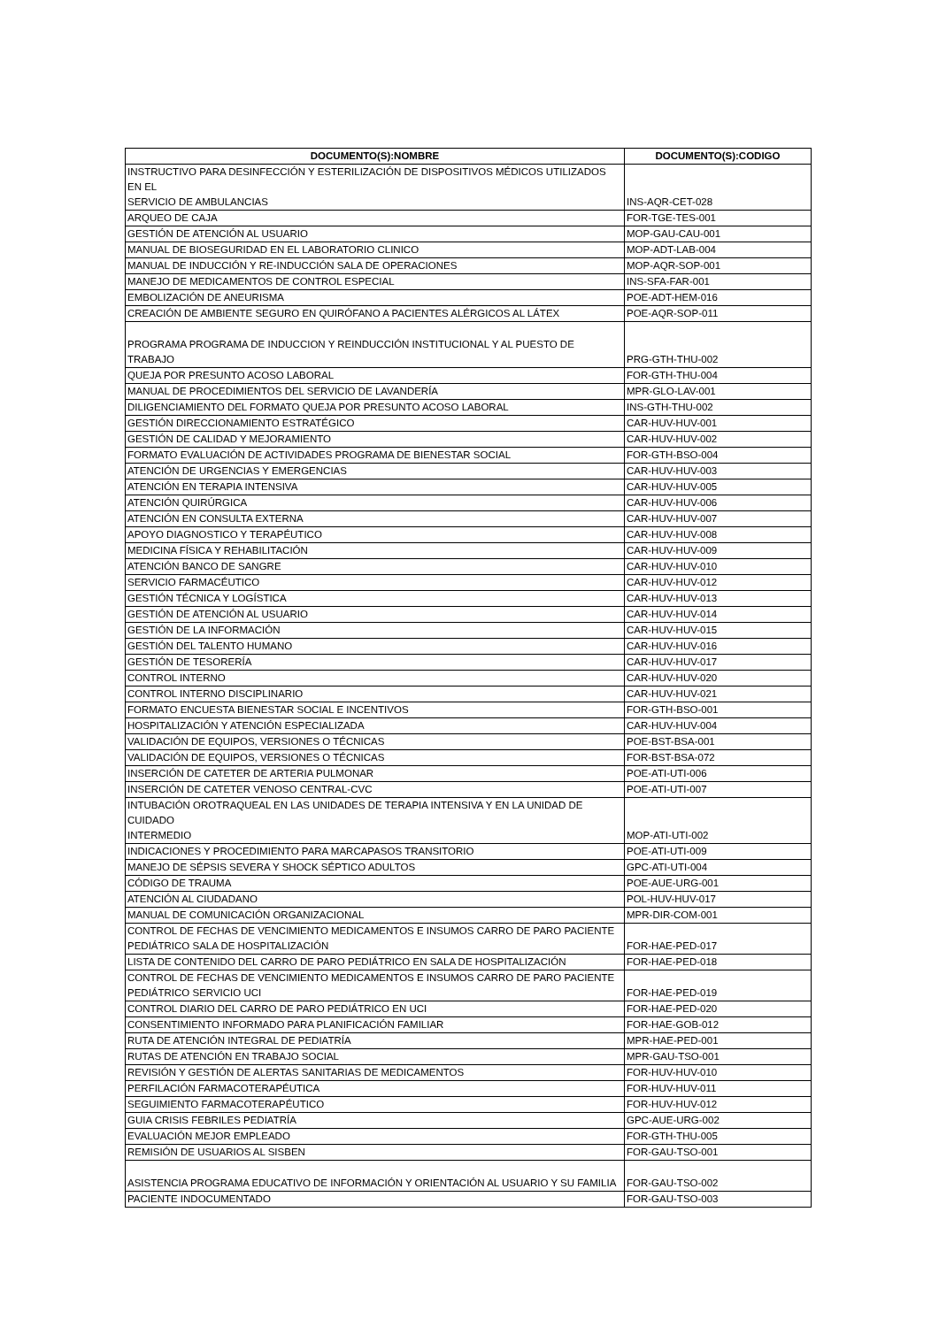| DOCUMENTO(S):NOMBRE | DOCUMENTO(S):CODIGO |
| --- | --- |
| INSTRUCTIVO PARA DESINFECCIÓN Y ESTERILIZACIÓN DE DISPOSITIVOS MÉDICOS UTILIZADOS EN EL SERVICIO DE AMBULANCIAS | INS-AQR-CET-028 |
| ARQUEO DE CAJA | FOR-TGE-TES-001 |
| GESTIÓN DE ATENCIÓN AL USUARIO | MOP-GAU-CAU-001 |
| MANUAL DE BIOSEGURIDAD EN EL LABORATORIO CLINICO | MOP-ADT-LAB-004 |
| MANUAL DE INDUCCIÓN Y RE-INDUCCIÓN SALA DE OPERACIONES | MOP-AQR-SOP-001 |
| MANEJO DE MEDICAMENTOS DE CONTROL ESPECIAL | INS-SFA-FAR-001 |
| EMBOLIZACIÓN DE ANEURISMA | POE-ADT-HEM-016 |
| CREACIÓN DE AMBIENTE SEGURO EN QUIRÓFANO A PACIENTES ALÉRGICOS AL LÁTEX | POE-AQR-SOP-011 |
| PROGRAMA PROGRAMA DE INDUCCION Y REINDUCCIÓN INSTITUCIONAL Y AL PUESTO DE TRABAJO | PRG-GTH-THU-002 |
| QUEJA POR PRESUNTO ACOSO LABORAL | FOR-GTH-THU-004 |
| MANUAL DE PROCEDIMIENTOS DEL SERVICIO DE LAVANDERÍA | MPR-GLO-LAV-001 |
| DILIGENCIAMIENTO DEL FORMATO QUEJA POR PRESUNTO ACOSO LABORAL | INS-GTH-THU-002 |
| GESTIÓN DIRECCIONAMIENTO ESTRATÉGICO | CAR-HUV-HUV-001 |
| GESTIÓN DE CALIDAD Y MEJORAMIENTO | CAR-HUV-HUV-002 |
| FORMATO EVALUACIÓN DE ACTIVIDADES PROGRAMA DE BIENESTAR SOCIAL | FOR-GTH-BSO-004 |
| ATENCIÓN DE URGENCIAS Y EMERGENCIAS | CAR-HUV-HUV-003 |
| ATENCIÓN EN TERAPIA INTENSIVA | CAR-HUV-HUV-005 |
| ATENCIÓN QUIRÚRGICA | CAR-HUV-HUV-006 |
| ATENCIÓN EN CONSULTA EXTERNA | CAR-HUV-HUV-007 |
| APOYO DIAGNOSTICO Y TERAPÉUTICO | CAR-HUV-HUV-008 |
| MEDICINA FÍSICA Y REHABILITACIÓN | CAR-HUV-HUV-009 |
| ATENCIÓN BANCO DE SANGRE | CAR-HUV-HUV-010 |
| SERVICIO FARMACÉUTICO | CAR-HUV-HUV-012 |
| GESTIÓN TÉCNICA Y LOGÍSTICA | CAR-HUV-HUV-013 |
| GESTIÓN DE ATENCIÓN AL USUARIO | CAR-HUV-HUV-014 |
| GESTIÓN DE LA INFORMACIÓN | CAR-HUV-HUV-015 |
| GESTIÓN DEL TALENTO HUMANO | CAR-HUV-HUV-016 |
| GESTIÓN DE TESORERÍA | CAR-HUV-HUV-017 |
| CONTROL INTERNO | CAR-HUV-HUV-020 |
| CONTROL INTERNO DISCIPLINARIO | CAR-HUV-HUV-021 |
| FORMATO ENCUESTA BIENESTAR SOCIAL E INCENTIVOS | FOR-GTH-BSO-001 |
| HOSPITALIZACIÓN Y ATENCIÓN ESPECIALIZADA | CAR-HUV-HUV-004 |
| VALIDACIÓN DE EQUIPOS, VERSIONES O TÉCNICAS | POE-BST-BSA-001 |
| VALIDACIÓN DE EQUIPOS, VERSIONES O TÉCNICAS | FOR-BST-BSA-072 |
| INSERCIÓN DE CATETER DE ARTERIA PULMONAR | POE-ATI-UTI-006 |
| INSERCIÓN DE CATETER VENOSO CENTRAL-CVC | POE-ATI-UTI-007 |
| INTUBACIÓN OROTRAQUEAL EN LAS UNIDADES DE TERAPIA INTENSIVA Y EN LA UNIDAD DE CUIDADO INTERMEDIO | MOP-ATI-UTI-002 |
| INDICACIONES Y PROCEDIMIENTO PARA MARCAPASOS TRANSITORIO | POE-ATI-UTI-009 |
| MANEJO DE SÉPSIS SEVERA Y SHOCK SÉPTICO ADULTOS | GPC-ATI-UTI-004 |
| CÓDIGO DE TRAUMA | POE-AUE-URG-001 |
| ATENCIÓN AL CIUDADANO | POL-HUV-HUV-017 |
| MANUAL DE COMUNICACIÓN ORGANIZACIONAL | MPR-DIR-COM-001 |
| CONTROL DE FECHAS DE VENCIMIENTO MEDICAMENTOS E INSUMOS CARRO DE PARO PACIENTE PEDIÁTRICO SALA DE HOSPITALIZACIÓN | FOR-HAE-PED-017 |
| LISTA DE CONTENIDO DEL CARRO DE PARO PEDIÁTRICO EN SALA DE HOSPITALIZACIÓN | FOR-HAE-PED-018 |
| CONTROL DE FECHAS DE VENCIMIENTO MEDICAMENTOS E INSUMOS CARRO DE PARO PACIENTE PEDIÁTRICO SERVICIO UCI | FOR-HAE-PED-019 |
| CONTROL DIARIO DEL CARRO DE PARO PEDIÁTRICO EN UCI | FOR-HAE-PED-020 |
| CONSENTIMIENTO INFORMADO PARA PLANIFICACIÓN FAMILIAR | FOR-HAE-GOB-012 |
| RUTA DE ATENCIÓN INTEGRAL DE PEDIATRÍA | MPR-HAE-PED-001 |
| RUTAS DE ATENCIÓN EN TRABAJO SOCIAL | MPR-GAU-TSO-001 |
| REVISIÓN Y GESTIÓN DE ALERTAS SANITARIAS DE MEDICAMENTOS | FOR-HUV-HUV-010 |
| PERFILACIÓN FARMACOTERAPÉUTICA | FOR-HUV-HUV-011 |
| SEGUIMIENTO FARMACOTERAPÉUTICO | FOR-HUV-HUV-012 |
| GUIA CRISIS FEBRILES PEDIATRÍA | GPC-AUE-URG-002 |
| EVALUACIÓN MEJOR EMPLEADO | FOR-GTH-THU-005 |
| REMISIÓN DE USUARIOS AL SISBEN | FOR-GAU-TSO-001 |
| ASISTENCIA PROGRAMA EDUCATIVO DE INFORMACIÓN Y ORIENTACIÓN AL USUARIO Y SU FAMILIA | FOR-GAU-TSO-002 |
| PACIENTE INDOCUMENTADO | FOR-GAU-TSO-003 |